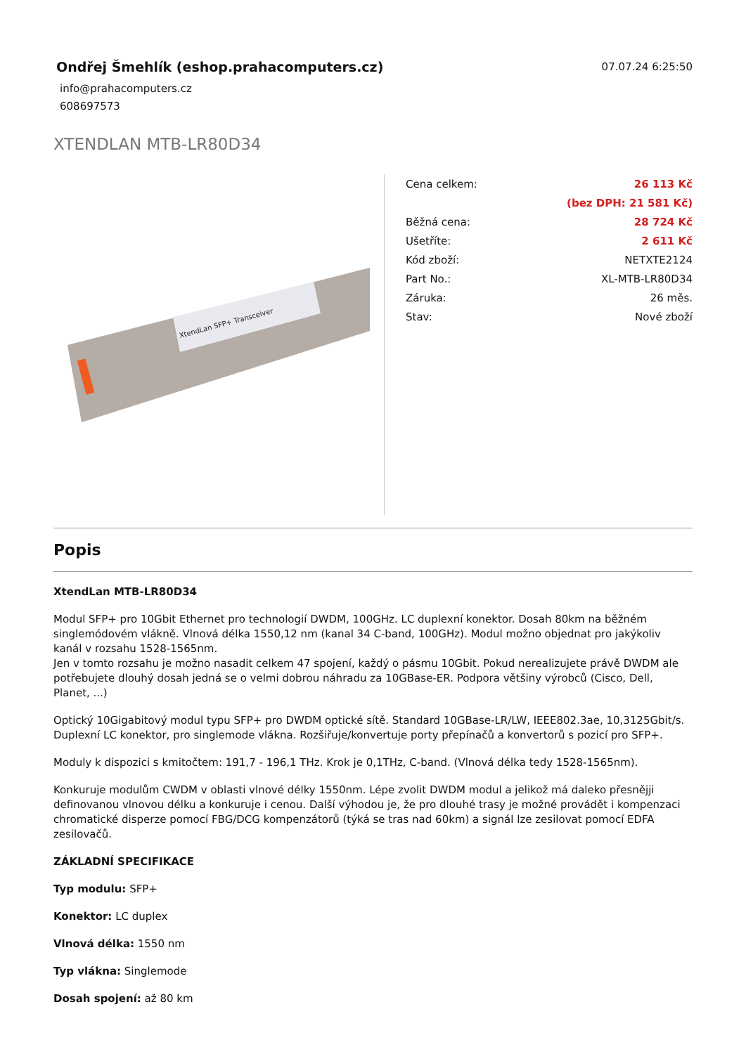Ondřej Šmehlík (eshop.prahacomputers.cz)
info@prahacomputers.cz
608697573
07.07.24 6:25:50
XTENDLAN MTB-LR80D34
XtendLan SFP+ Transceiver
| Cena celkem: | 26 113 Kč |
| | (bez DPH: 21 581 Kč) |
| Běžná cena: | 28 724 Kč |
| Ušetříte: | 2 611 Kč |
| Kód zboží: | NETXTE2124 |
| Part No.: | XL-MTB-LR80D34 |
| Záruka: | 26 měs. |
| Stav: | Nové zboží |
Popis
XtendLan MTB-LR80D34
Modul SFP+ pro 10Gbit Ethernet pro technologií DWDM, 100GHz. LC duplexní konektor. Dosah 80km na běžném singlemódovém vlákně. Vlnová délka 1550,12 nm (kanal 34 C-band, 100GHz). Modul možno objednat pro jakýkoliv kanál v rozsahu 1528-1565nm.
Jen v tomto rozsahu je možno nasadit celkem 47 spojení, každý o pásmu 10Gbit. Pokud nerealizujete právě DWDM ale potřebujete dlouhý dosah jedná se o velmi dobrou náhradu za 10GBase-ER. Podpora většiny výrobců (Cisco, Dell, Planet, ...)
Optický 10Gigabitový modul typu SFP+ pro DWDM optické sítě. Standard 10GBase-LR/LW, IEEE802.3ae, 10,3125Gbit/s. Duplexní LC konektor, pro singlemode vlákna. Rozšiřuje/konvertuje porty přepínačů a konvertorů s pozicí pro SFP+.
Moduly k dispozici s kmitočtem: 191,7 - 196,1 THz. Krok je 0,1THz, C-band. (Vlnová délka tedy 1528-1565nm).
Konkuruje modulům CWDM v oblasti vlnové délky 1550nm. Lépe zvolit DWDM modul a jelikož má daleko přesnějji definovanou vlnovou délku a konkuruje i cenou. Další výhodou je, že pro dlouhé trasy je možné provádět i kompenzaci chromatické disperze pomocí FBG/DCG kompenzátorů (týká se tras nad 60km) a signál lze zesilovat pomocí EDFA zesilovačů.
ZÁKLADNÍ SPECIFIKACE
Typ modulu: SFP+
Konektor: LC duplex
Vlnová délka: 1550 nm
Typ vlákna: Singlemode
Dosah spojení: až 80 km